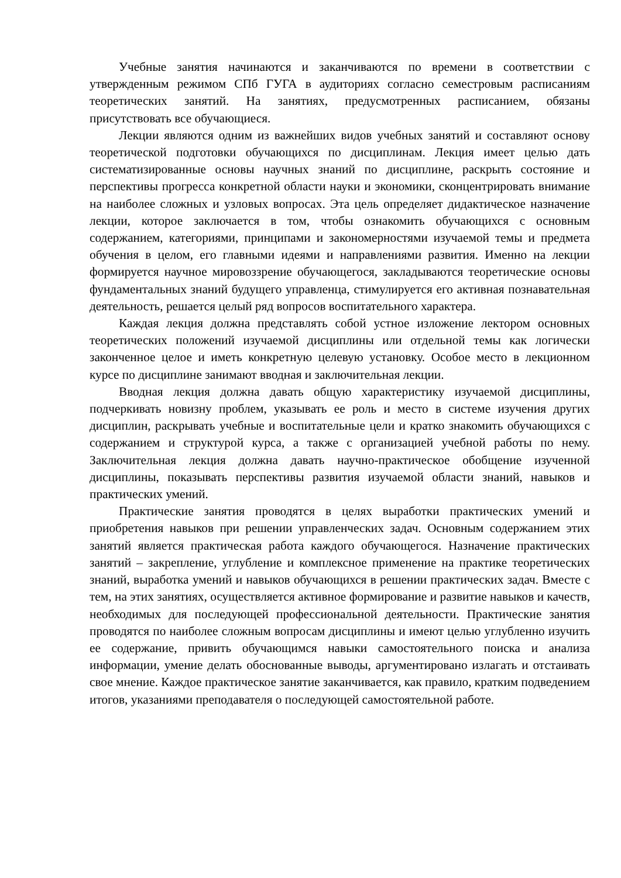Учебные занятия начинаются и заканчиваются по времени в соответствии с утвержденным режимом СПб ГУГА в аудиториях согласно семестровым расписаниям теоретических занятий. На занятиях, предусмотренных расписанием, обязаны присутствовать все обучающиеся.
Лекции являются одним из важнейших видов учебных занятий и составляют основу теоретической подготовки обучающихся по дисциплинам. Лекция имеет целью дать систематизированные основы научных знаний по дисциплине, раскрыть состояние и перспективы прогресса конкретной области науки и экономики, сконцентрировать внимание на наиболее сложных и узловых вопросах. Эта цель определяет дидактическое назначение лекции, которое заключается в том, чтобы ознакомить обучающихся с основным содержанием, категориями, принципами и закономерностями изучаемой темы и предмета обучения в целом, его главными идеями и направлениями развития. Именно на лекции формируется научное мировоззрение обучающегося, закладываются теоретические основы фундаментальных знаний будущего управленца, стимулируется его активная познавательная деятельность, решается целый ряд вопросов воспитательного характера.
Каждая лекция должна представлять собой устное изложение лектором основных теоретических положений изучаемой дисциплины или отдельной темы как логически законченное целое и иметь конкретную целевую установку. Особое место в лекционном курсе по дисциплине занимают вводная и заключительная лекции.
Вводная лекция должна давать общую характеристику изучаемой дисциплины, подчеркивать новизну проблем, указывать ее роль и место в системе изучения других дисциплин, раскрывать учебные и воспитательные цели и кратко знакомить обучающихся с содержанием и структурой курса, а также с организацией учебной работы по нему. Заключительная лекция должна давать научно-практическое обобщение изученной дисциплины, показывать перспективы развития изучаемой области знаний, навыков и практических умений.
Практические занятия проводятся в целях выработки практических умений и приобретения навыков при решении управленческих задач. Основным содержанием этих занятий является практическая работа каждого обучающегося. Назначение практических занятий – закрепление, углубление и комплексное применение на практике теоретических знаний, выработка умений и навыков обучающихся в решении практических задач. Вместе с тем, на этих занятиях, осуществляется активное формирование и развитие навыков и качеств, необходимых для последующей профессиональной деятельности. Практические занятия проводятся по наиболее сложным вопросам дисциплины и имеют целью углубленно изучить ее содержание, привить обучающимся навыки самостоятельного поиска и анализа информации, умение делать обоснованные выводы, аргументировано излагать и отстаивать свое мнение. Каждое практическое занятие заканчивается, как правило, кратким подведением итогов, указаниями преподавателя о последующей самостоятельной работе.